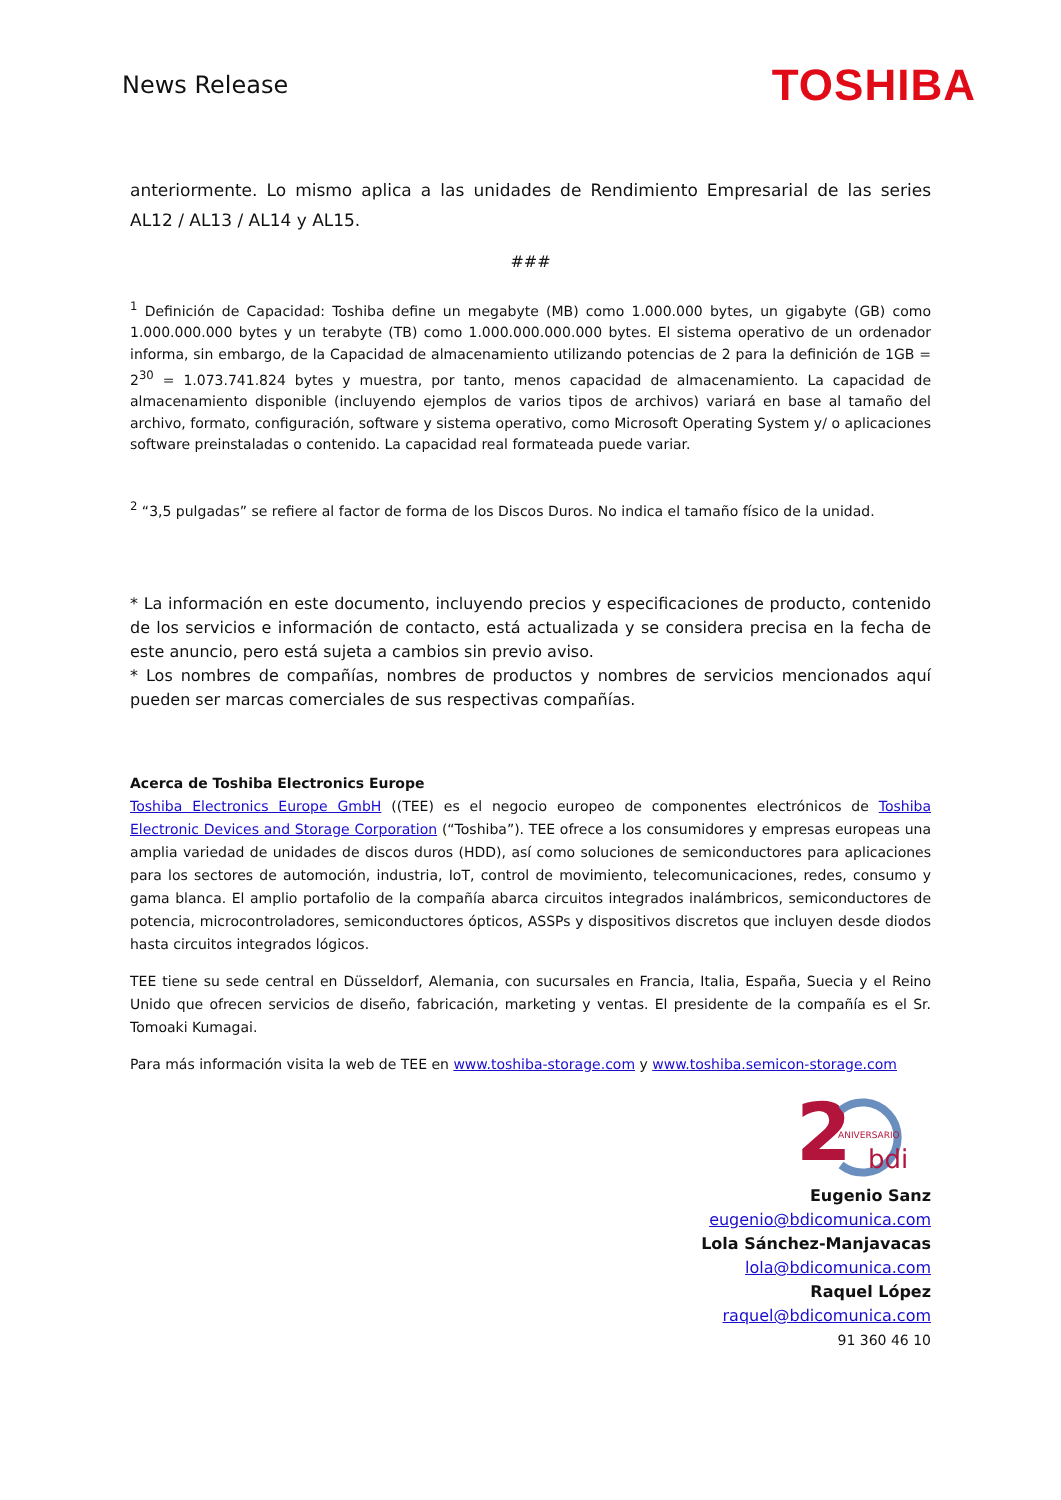News Release
TOSHIBA
anteriormente. Lo mismo aplica a las unidades de Rendimiento Empresarial de las series AL12 / AL13 / AL14 y AL15.
###
<sup>1</sup> Definición de Capacidad: Toshiba define un megabyte (MB) como 1.000.000 bytes, un gigabyte (GB) como 1.000.000.000 bytes y un terabyte (TB) como 1.000.000.000.000 bytes. El sistema operativo de un ordenador informa, sin embargo, de la Capacidad de almacenamiento utilizando potencias de 2 para la definición de 1GB = 2<sup>30</sup> = 1.073.741.824 bytes y muestra, por tanto, menos capacidad de almacenamiento. La capacidad de almacenamiento disponible (incluyendo ejemplos de varios tipos de archivos) variará en base al tamaño del archivo, formato, configuración, software y sistema operativo, como Microsoft Operating System y/ o aplicaciones software preinstaladas o contenido. La capacidad real formateada puede variar.
<sup>2</sup> “3,5 pulgadas” se refiere al factor de forma de los Discos Duros. No indica el tamaño físico de la unidad.
* La información en este documento, incluyendo precios y especificaciones de producto, contenido de los servicios e información de contacto, está actualizada y se considera precisa en la fecha de este anuncio, pero está sujeta a cambios sin previo aviso.
* Los nombres de compañías, nombres de productos y nombres de servicios mencionados aquí pueden ser marcas comerciales de sus respectivas compañías.
Acerca de Toshiba Electronics Europe
Toshiba Electronics Europe GmbH ((TEE) es el negocio europeo de componentes electrónicos de Toshiba Electronic Devices and Storage Corporation (“Toshiba”). TEE ofrece a los consumidores y empresas europeas una amplia variedad de unidades de discos duros (HDD), así como soluciones de semiconductores para aplicaciones para los sectores de automoción, industria, IoT, control de movimiento, telecomunicaciones, redes, consumo y gama blanca. El amplio portafolio de la compañía abarca circuitos integrados inalámbricos, semiconductores de potencia, microcontroladores, semiconductores ópticos, ASSPs y dispositivos discretos que incluyen desde diodos hasta circuitos integrados lógicos.
TEE tiene su sede central en Düsseldorf, Alemania, con sucursales en Francia, Italia, España, Suecia y el Reino Unido que ofrecen servicios de diseño, fabricación, marketing y ventas. El presidente de la compañía es el Sr. Tomoaki Kumagai.
Para más información visita la web de TEE en www.toshiba-storage.com y www.toshiba.semicon-storage.com
2
ANIVERSARIO
bdi
Eugenio Sanz
eugenio@bdicomunica.com
Lola Sánchez-Manjavacas
lola@bdicomunica.com
Raquel López
raquel@bdicomunica.com
91 360 46 10